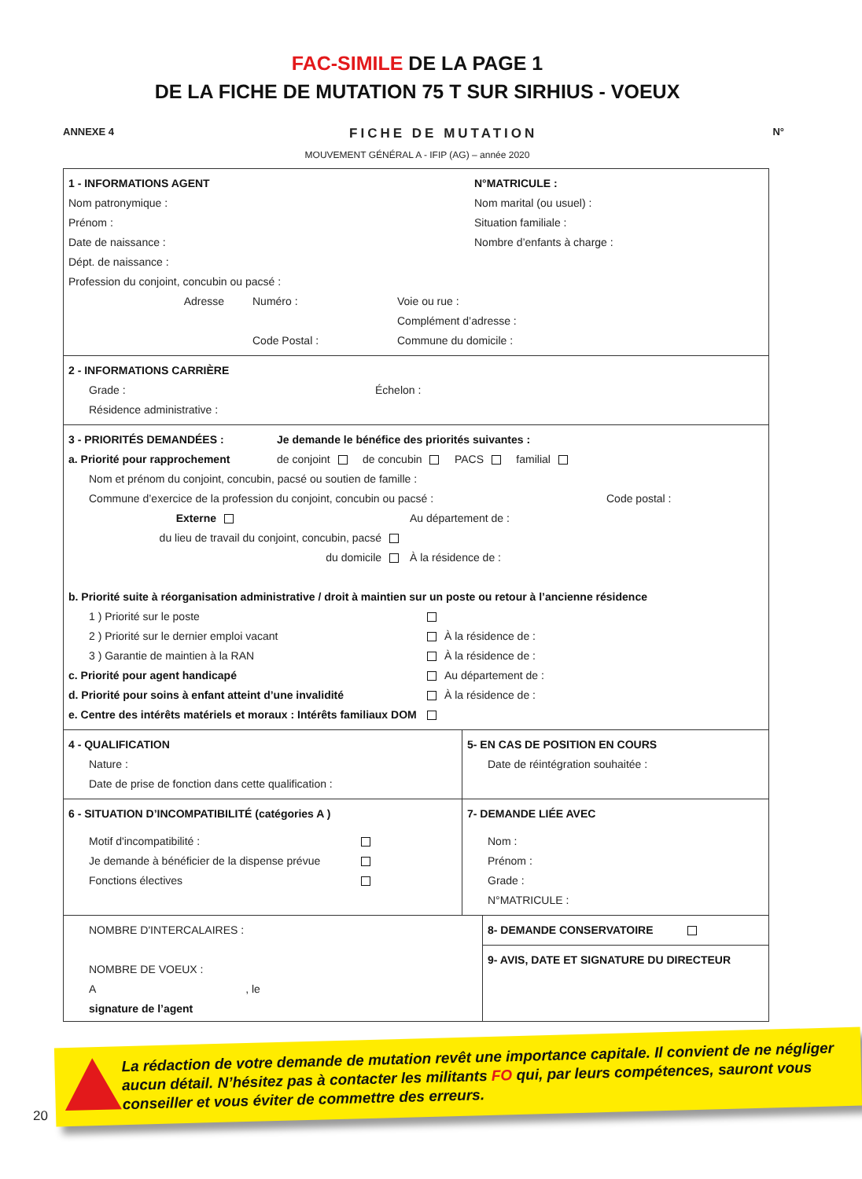FAC-SIMILE DE LA PAGE 1
DE LA FICHE DE MUTATION 75 T SUR SIRHIUS - VOEUX
ANNEXE 4 FICHE DE MUTATION N°
MOUVEMENT GÉNÉRAL A - IFIP (AG) – année 2020
1 - INFORMATIONS AGENT
Nom patronymique :
Prénom :
Date de naissance :
N°MATRICULE :
Nom marital (ou usuel) :
Situation familiale :
Nombre d’enfants à charge :
Dépt. de naissance :
Profession du conjoint, concubin ou pacsé :
Adresse Numéro :
Code Postal :
Voie ou rue :
Complément d’adresse :
Commune du domicile :
2 - INFORMATIONS CARRIÈRE
Grade : Échelon :
Résidence administrative :
3 - PRIORITÉS DEMANDÉES : Je demande le bénéfice des priorités suivantes :
a. Priorité pour rapprochement de conjoint de concubin PACS familial
Nom et prénom du conjoint, concubin, pacsé ou soutien de famille :
Commune d’exercice de la profession du conjoint, concubin ou pacsé : Code postal :
Externe
du lieu de travail du conjoint, concubin, pacsé
du domicile
Au département de :
À la résidence de :
b. Priorité suite à réorganisation administrative / droit à maintien sur un poste ou retour à l’ancienne résidence
1 ) Priorité sur le poste
2 ) Priorité sur le dernier emploi vacant
3 ) Garantie de maintien à la RAN
À la résidence de :
À la résidence de :
c. Priorité pour agent handicapé
d. Priorité pour soins à enfant atteint d’une invalidité
e. Centre des intérêts matériels et moraux : Intérêts familiaux DOM
Au département de :
À la résidence de :
4 - QUALIFICATION
Nature :
Date de prise de fonction dans cette qualification :
5- EN CAS DE POSITION EN COURS
Date de réintégration souhaitée :
6 - SITUATION D’INCOMPATIBILITÉ (catégories A )
Motif d'incompatibilité :
Je demande à bénéficier de la dispense prévue
Fonctions électives
7- DEMANDE LIÉE AVEC
Nom :
Prénom :
Grade :
N°MATRICULE :
NOMBRE D'INTERCALAIRES :
NOMBRE DE VOEUX :
A , le
signature de l’agent
8- DEMANDE CONSERVATOIRE
9- AVIS, DATE ET SIGNATURE DU DIRECTEUR
20
La rédaction de votre demande de mutation revêt une importance capitale. Il convient de ne négliger aucun détail. N’hésitez pas à contacter les militants FO qui, par leurs compétences, sauront vous conseiller et vous éviter de commettre des erreurs.